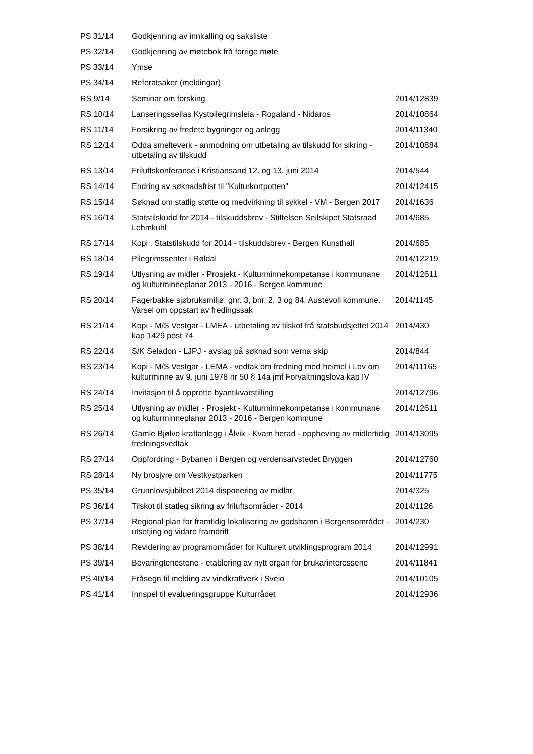| PS 31/14 | Godkjenning av innkalling og saksliste | |
| PS 32/14 | Godkjenning av møtebok frå forrige møte | |
| PS 33/14 | Ymse | |
| PS 34/14 | Referatsaker (meldingar) | |
| RS 9/14 | Seminar om forsking | 2014/12839 |
| RS 10/14 | Lanseringsseilas Kystpilegrimsleia - Rogaland - Nidaros | 2014/10864 |
| RS 11/14 | Forsikring av fredete bygninger og anlegg | 2014/11340 |
| RS 12/14 | Odda smelteverk - anmodning om utbetaling av tilskudd for sikring - utbetaling av tilskudd | 2014/10884 |
| RS 13/14 | Friluftskonferanse i Kristiansand 12. og 13. juni 2014 | 2014/544 |
| RS 14/14 | Endring av søknadsfrist til "Kulturkortpotten" | 2014/12415 |
| RS 15/14 | Søknad om statlig støtte og medvirkning til sykkel - VM - Bergen 2017 | 2014/1636 |
| RS 16/14 | Statstilskudd for 2014 - tilskuddsbrev - Stiftelsen Seilskipet Statsraad Lehmkuhl | 2014/685 |
| RS 17/14 | Kopi . Statstilskudd for 2014 - tilskuddsbrev - Bergen Kunsthall | 2014/685 |
| RS 18/14 | Pilegrimssenter i Røldal | 2014/12219 |
| RS 19/14 | Utlysning av midler - Prosjekt - Kulturminnekompetanse i kommunane og kulturminneplanar 2013 - 2016 - Bergen kommune | 2014/12611 |
| RS 20/14 | Fagerbakke sjøbruksmiljø, gnr. 3, bnr. 2, 3 og 84, Austevoll kommune. Varsel om oppstart av fredingssak | 2014/1145 |
| RS 21/14 | Kopi - M/S Vestgar - LMEA - utbetaling av tilskot frå statsbudsjettet 2014 kap 1429 post 74 | 2014/430 |
| RS 22/14 | S/K Seladon - LJPJ - avslag på søknad som verna skip | 2014/844 |
| RS 23/14 | Kopi - M/S Vestgar - LEMA - vedtak om fredning med heimel i Lov om kulturminne av 9. juni 1978 nr 50 § 14a jmf Forvaltningslova kap IV | 2014/11165 |
| RS 24/14 | Invitasjon til å opprette byantikvarstilling | 2014/12796 |
| RS 25/14 | Utlysning av midler - Prosjekt - Kulturminnekompetanse i kommunane og kulturminneplanar 2013 - 2016 - Bergen kommune | 2014/12611 |
| RS 26/14 | Gamle Bjølvo kraftanlegg i Ålvik - Kvam herad - oppheving av midlertidig fredningsvedtak | 2014/13095 |
| RS 27/14 | Oppfordring - Bybanen i Bergen og verdensarvstedet Bryggen | 2014/12760 |
| RS 28/14 | Ny brosjyre om Vestkystparken | 2014/11775 |
| PS 35/14 | Grunnlovsjubileet 2014 disponering av midlar | 2014/325 |
| PS 36/14 | Tilskot til statleg sikring av friluftsområder - 2014 | 2014/1126 |
| PS 37/14 | Regional plan for framtidig lokalisering av godshamn i Bergensområdet - utsetjing og vidare framdrift | 2014/230 |
| PS 38/14 | Revidering av programområder for Kulturelt utviklingsprogram 2014 | 2014/12991 |
| PS 39/14 | Bevaringtenestene - etablering av nytt organ for brukarinteressene | 2014/11841 |
| PS 40/14 | Fråsegn til melding av vindkraftverk i Sveio | 2014/10105 |
| PS 41/14 | Innspel til evalueringsgruppe Kulturrådet | 2014/12936 |